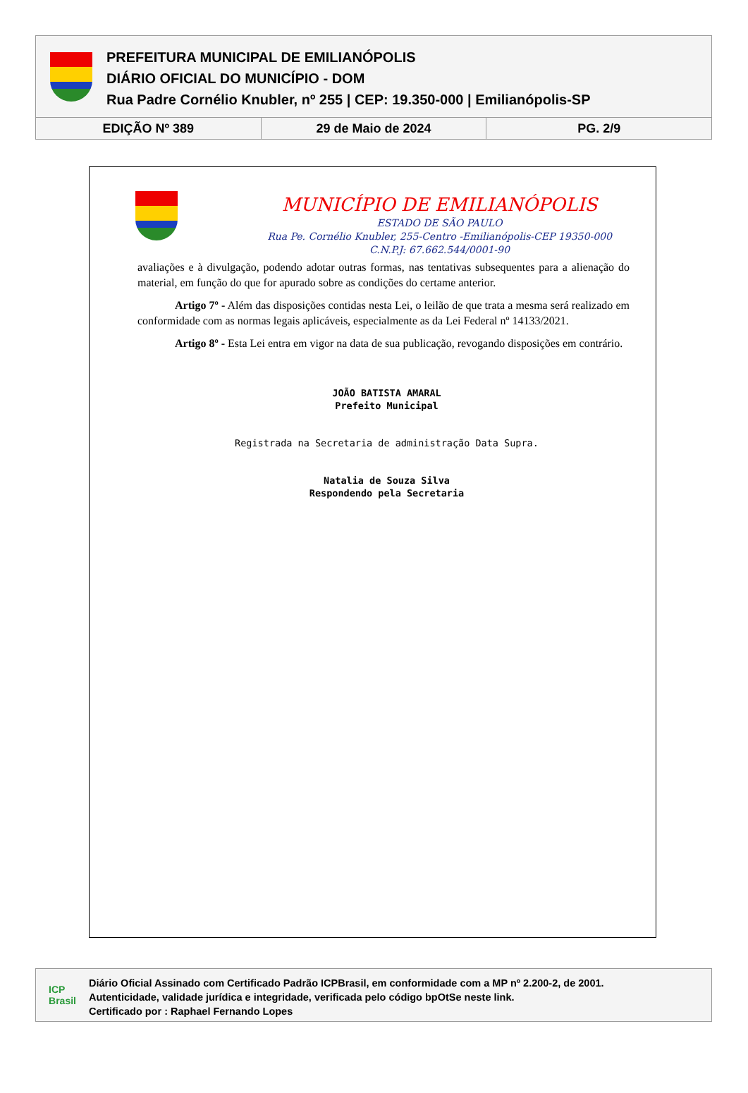PREFEITURA MUNICIPAL DE EMILIANÓPOLIS
DIÁRIO OFICIAL DO MUNICÍPIO - DOM
Rua Padre Cornélio Knubler, nº 255 | CEP: 19.350-000 | Emilianópolis-SP
EDIÇÃO Nº 389 29 de Maio de 2024 PG. 2/9
MUNICÍPIO DE EMILIANÓPOLIS
ESTADO DE SÃO PAULO
Rua Pe. Cornélio Knubler, 255-Centro -Emilianópolis-CEP 19350-000
C.N.P.J: 67.662.544/0001-90
avaliações e à divulgação, podendo adotar outras formas, nas tentativas subsequentes para a alienação do material, em função do que for apurado sobre as condições do certame anterior.
Artigo 7º - Além das disposições contidas nesta Lei, o leilão de que trata a mesma será realizado em conformidade com as normas legais aplicáveis, especialmente as da Lei Federal nº 14133/2021.
Artigo 8º - Esta Lei entra em vigor na data de sua publicação, revogando disposições em contrário.
JOÃO BATISTA AMARAL
Prefeito Municipal
Registrada na Secretaria de administração Data Supra.
Natalia de Souza Silva
Respondendo pela Secretaria
ICP
Brasil
Diário Oficial Assinado com Certificado Padrão ICPBrasil, em conformidade com a MP nº 2.200-2, de 2001.
Autenticidade, validade jurídica e integridade, verificada pelo código bpOtSe neste link.
Certificado por : Raphael Fernando Lopes